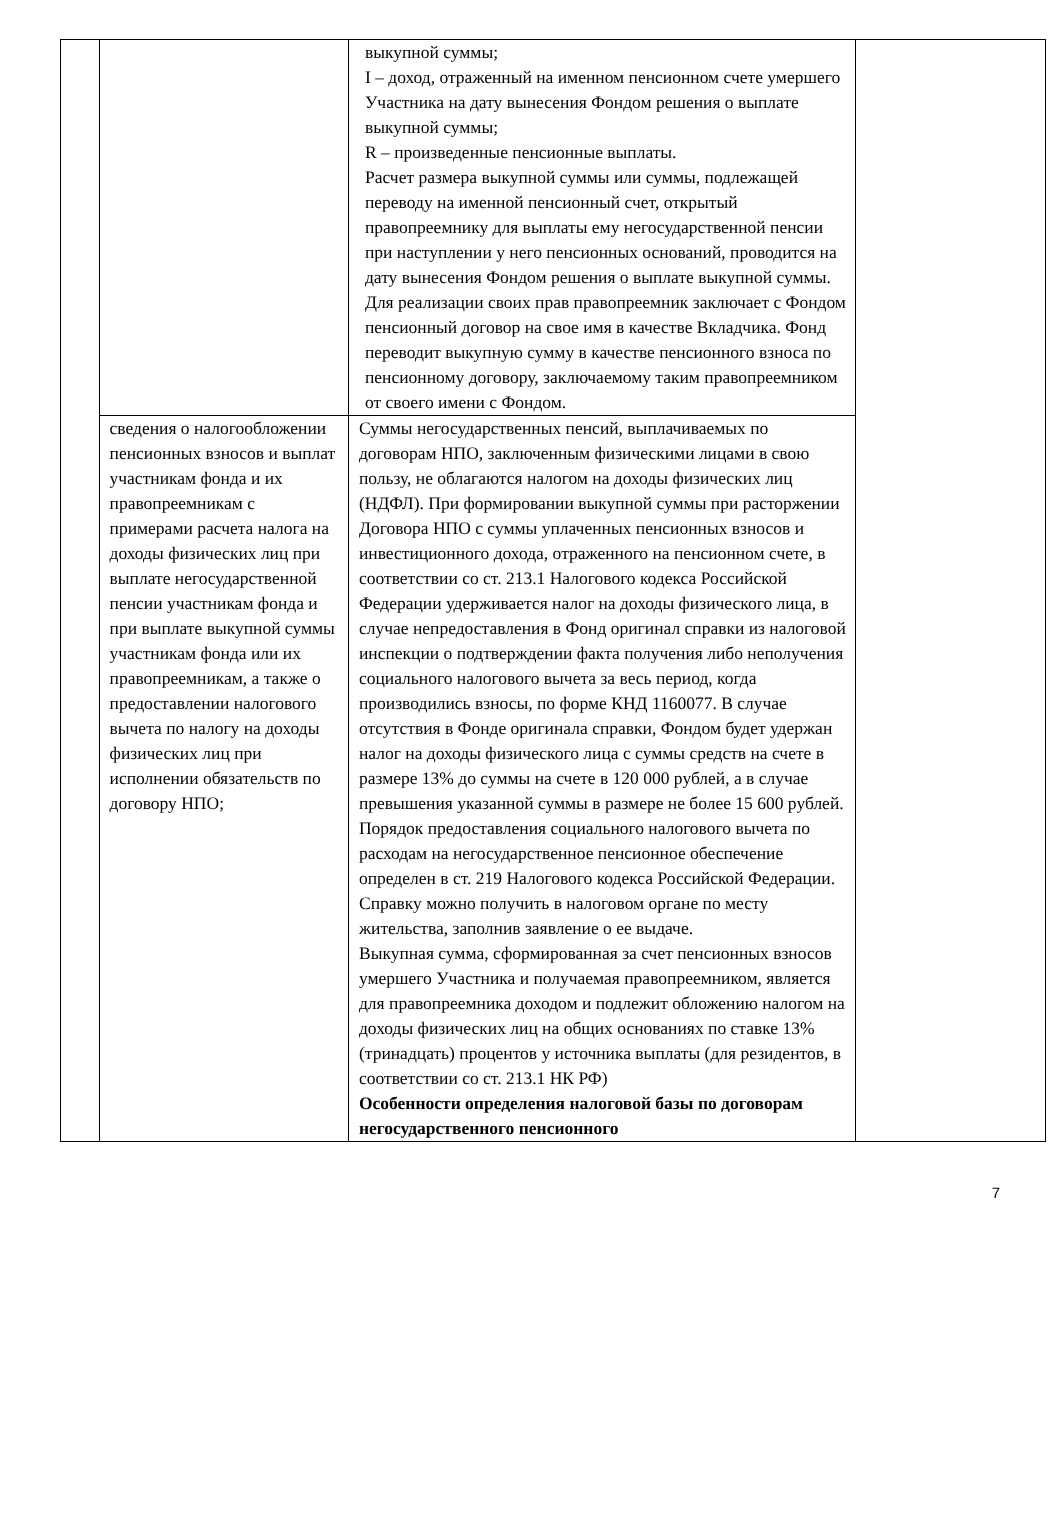| | | выкупной суммы; I – доход, отраженный на именном пенсионном счете умершего Участника на дату вынесения Фондом решения о выплате выкупной суммы; R – произведенные пенсионные выплаты. Расчет размера выкупной суммы или суммы, подлежащей переводу на именной пенсионный счет, открытый правопреемнику для выплаты ему негосударственной пенсии при наступлении у него пенсионных оснований, проводится на дату вынесения Фондом решения о выплате выкупной суммы. Для реализации своих прав правопреемник заключает с Фондом пенсионный договор на свое имя в качестве Вкладчика. Фонд переводит выкупную сумму в качестве пенсионного взноса по пенсионному договору, заключаемому таким правопреемником от своего имени с Фондом. | |
| | сведения о налогообложении пенсионных взносов и выплат участникам фонда и их правопреемникам с примерами расчета налога на доходы физических лиц при выплате негосударственной пенсии участникам фонда и при выплате выкупной суммы участникам фонда или их правопреемникам, а также о предоставлении налогового вычета по налогу на доходы физических лиц при исполнении обязательств по договору НПО; | Суммы негосударственных пенсий, выплачиваемых по договорам НПО, заключенным физическими лицами в свою пользу, не облагаются налогом на доходы физических лиц (НДФЛ). При формировании выкупной суммы при расторжении Договора НПО с суммы уплаченных пенсионных взносов и инвестиционного дохода, отраженного на пенсионном счете, в соответствии со ст. 213.1 Налогового кодекса Российской Федерации удерживается налог на доходы физического лица, в случае непредоставления в Фонд оригинал справки из налоговой инспекции о подтверждении факта получения либо неполучения социального налогового вычета за весь период, когда производились взносы, по форме КНД 1160077. В случае отсутствия в Фонде оригинала справки, Фондом будет удержан налог на доходы физического лица с суммы средств на счете в размере 13% до суммы на счете в 120 000 рублей, а в случае превышения указанной суммы в размере не более 15 600 рублей. Порядок предоставления социального налогового вычета по расходам на негосударственное пенсионное обеспечение определен в ст. 219 Налогового кодекса Российской Федерации. Справку можно получить в налоговом органе по месту жительства, заполнив заявление о ее выдаче. Выкупная сумма, сформированная за счет пенсионных взносов умершего Участника и получаемая правопреемником, является для правопреемника доходом и подлежит обложению налогом на доходы физических лиц на общих основаниях по ставке 13% (тринадцать) процентов у источника выплаты (для резидентов, в соответствии со ст. 213.1 НК РФ) Особенности определения налоговой базы по договорам негосударственного пенсионного | |
7